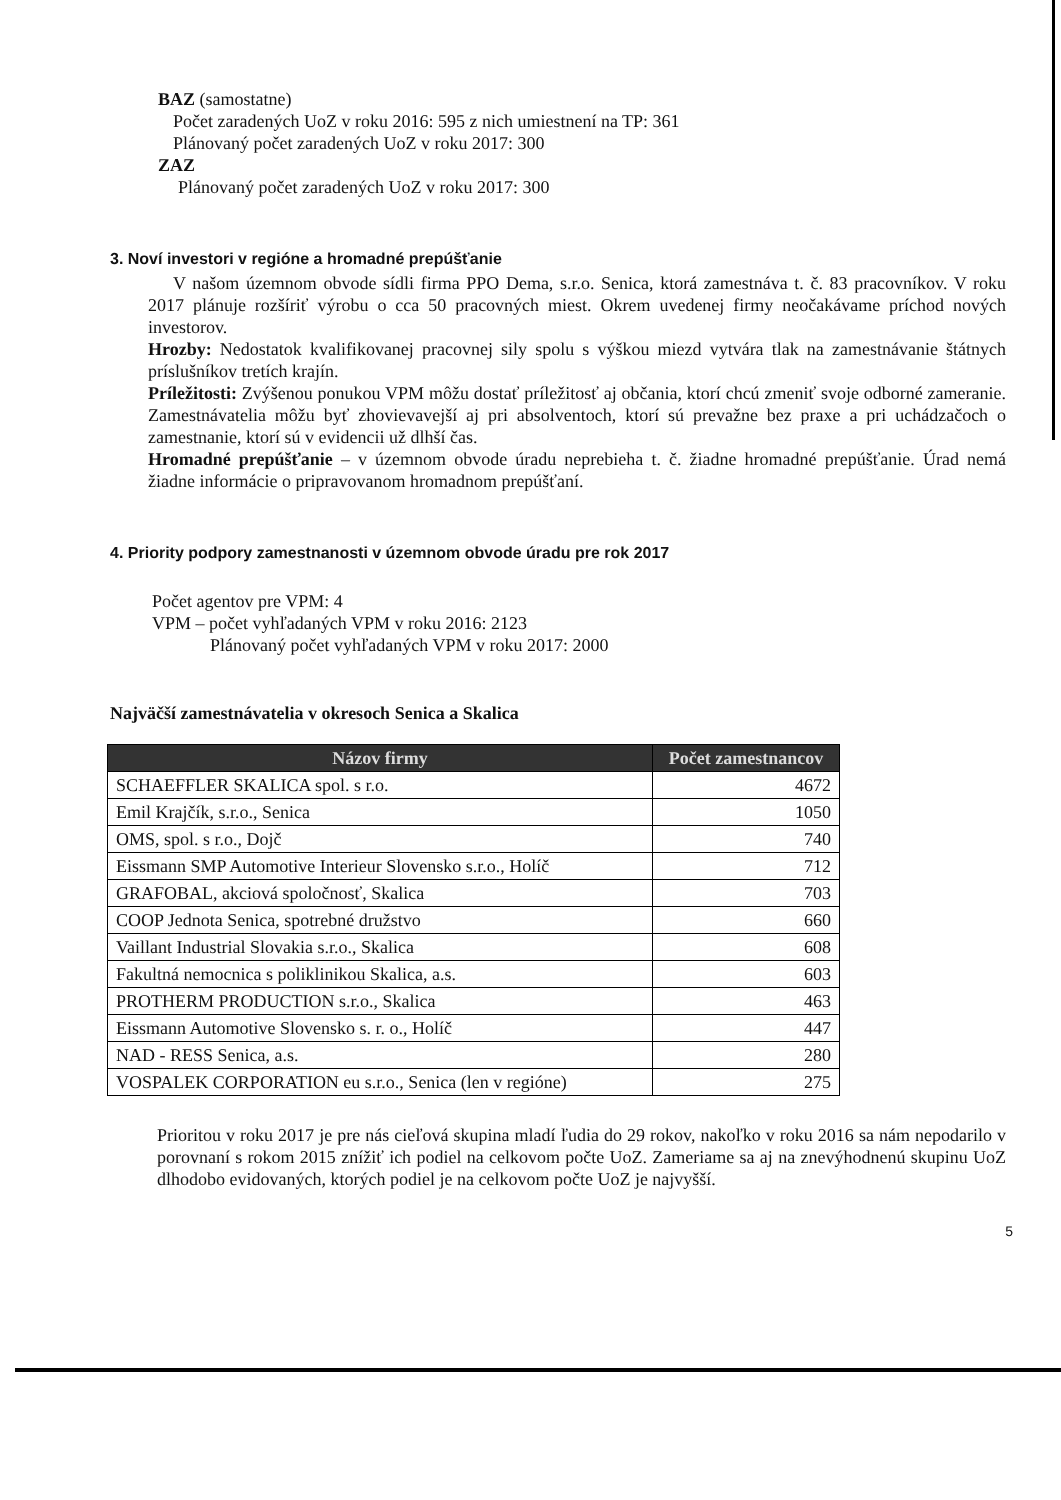BAZ (samostatne)
Počet zaradených UoZ v roku 2016: 595 z nich umiestnení na TP: 361
Plánovaný počet zaradených UoZ v roku 2017: 300
ZAZ
Plánovaný počet zaradených UoZ v roku 2017: 300
3. Noví investori v regióne a hromadné prepúšťanie
V našom územnom obvode sídli firma PPO Dema, s.r.o. Senica, ktorá zamestnáva t. č. 83 pracovníkov. V roku 2017 plánuje rozšíriť výrobu o cca 50 pracovných miest. Okrem uvedenej firmy neočakávame príchod nových investorov.
Hrozby: Nedostatok kvalifikovanej pracovnej sily spolu s výškou miezd vytvára tlak na zamestnávanie štátnych príslušníkov tretích krajín.
Príležitosti: Zvýšenou ponukou VPM môžu dostať príležitosť aj občania, ktorí chcú zmeniť svoje odborné zameranie. Zamestnávatelia môžu byť zhovievavejší aj pri absolventoch, ktorí sú prevažne bez praxe a pri uchádzačoch o zamestnanie, ktorí sú v evidencii už dlhší čas.
Hromadné prepúšťanie – v územnom obvode úradu neprebieha t. č. žiadne hromadné prepúšťanie. Úrad nemá žiadne informácie o pripravovanom hromadnom prepúšťaní.
4. Priority podpory zamestnanosti v územnom obvode úradu pre rok 2017
Počet agentov pre VPM: 4
VPM – počet vyhľadaných VPM v roku 2016: 2123
Plánovaný počet vyhľadaných VPM v roku 2017: 2000
Najväčší zamestnávatelia v okresoch Senica a Skalica
| Názov firmy | Počet zamestnancov |
| --- | --- |
| SCHAEFFLER SKALICA spol. s r.o. | 4672 |
| Emil Krajčík, s.r.o., Senica | 1050 |
| OMS, spol. s r.o., Dojč | 740 |
| Eissmann SMP Automotive Interieur Slovensko s.r.o., Holíč | 712 |
| GRAFOBAL, akciová spoločnosť, Skalica | 703 |
| COOP Jednota Senica, spotrebné družstvo | 660 |
| Vaillant Industrial Slovakia s.r.o., Skalica | 608 |
| Fakultná nemocnica s poliklinikou Skalica, a.s. | 603 |
| PROTHERM PRODUCTION s.r.o., Skalica | 463 |
| Eissmann Automotive Slovensko s. r. o., Holíč | 447 |
| NAD - RESS Senica, a.s. | 280 |
| VOSPALEK CORPORATION eu s.r.o., Senica (len v regióne) | 275 |
Prioritou v roku 2017 je pre nás cieľová skupina mladí ľudia do 29 rokov, nakoľko v roku 2016 sa nám nepodarilo v porovnaní s rokom 2015 znížiť ich podiel na celkovom počte UoZ. Zameriame sa aj na znevýhodnenú skupinu UoZ dlhodobo evidovaných, ktorých podiel je na celkovom počte UoZ je najvyšší.
5